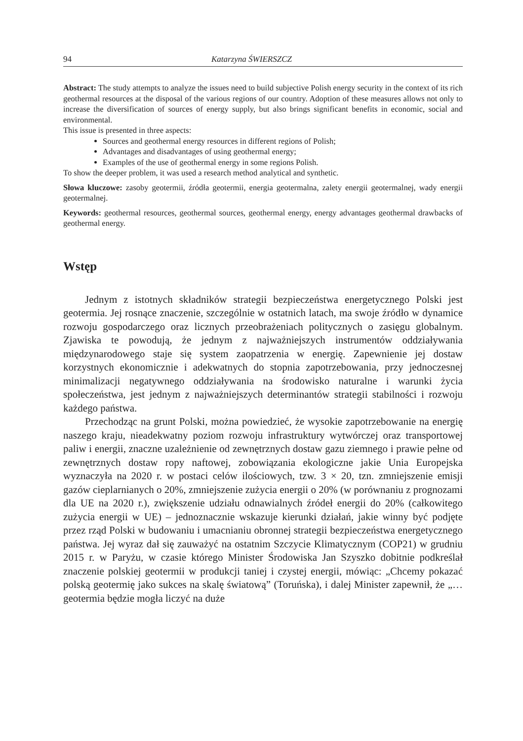94 Katarzyna ŚWIERSZCZ
Abstract: The study attempts to analyze the issues need to build subjective Polish energy security in the context of its rich geothermal resources at the disposal of the various regions of our country. Adoption of these measures allows not only to increase the diversification of sources of energy supply, but also brings significant benefits in economic, social and environmental.
This issue is presented in three aspects:
Sources and geothermal energy resources in different regions of Polish;
Advantages and disadvantages of using geothermal energy;
Examples of the use of geothermal energy in some regions Polish.
To show the deeper problem, it was used a research method analytical and synthetic.
Słowa kluczowe: zasoby geotermii, źródła geotermii, energia geotermalna, zalety energii geotermalnej, wady energii geotermalnej.
Keywords: geothermal resources, geothermal sources, geothermal energy, energy advantages geothermal drawbacks of geothermal energy.
Wstęp
Jednym z istotnych składników strategii bezpieczeństwa energetycznego Polski jest geotermia. Jej rosnące znaczenie, szczególnie w ostatnich latach, ma swoje źródło w dynamice rozwoju gospodarczego oraz licznych przeobrażeniach politycznych o zasięgu globalnym. Zjawiska te powodują, że jednym z najważniejszych instrumentów oddziaływania międzynarodowego staje się system zaopatrzenia w energię. Zapewnienie jej dostaw korzystnych ekonomicznie i adekwatnych do stopnia zapotrzebowania, przy jednoczesnej minimalizacji negatywnego oddziaływania na środowisko naturalne i warunki życia społeczeństwa, jest jednym z najważniejszych determinantów strategii stabilności i rozwoju każdego państwa.
Przechodząc na grunt Polski, można powiedzieć, że wysokie zapotrzebowanie na energię naszego kraju, nieadekwatny poziom rozwoju infrastruktury wytwórczej oraz transportowej paliw i energii, znaczne uzależnienie od zewnętrznych dostaw gazu ziemnego i prawie pełne od zewnętrznych dostaw ropy naftowej, zobowiązania ekologiczne jakie Unia Europejska wyznaczyła na 2020 r. w postaci celów ilościowych, tzw. 3 × 20, tzn. zmniejszenie emisji gazów cieplarnianych o 20%, zmniejszenie zużycia energii o 20% (w porównaniu z prognozami dla UE na 2020 r.), zwiększenie udziału odnawialnych źródeł energii do 20% (całkowitego zużycia energii w UE) – jednoznacznie wskazuje kierunki działań, jakie winny być podjęte przez rząd Polski w budowaniu i umacnianiu obronnej strategii bezpieczeństwa energetycznego państwa. Jej wyraz dał się zauważyć na ostatnim Szczycie Klimatycznym (COP21) w grudniu 2015 r. w Paryżu, w czasie którego Minister Środowiska Jan Szyszko dobitnie podkreślał znaczenie polskiej geotermii w produkcji taniej i czystej energii, mówiąc: „Chcemy pokazać polską geotermię jako sukces na skalę światową” (Toruńska), i dalej Minister zapewnił, że „… geotermia będzie mogła liczyć na duże